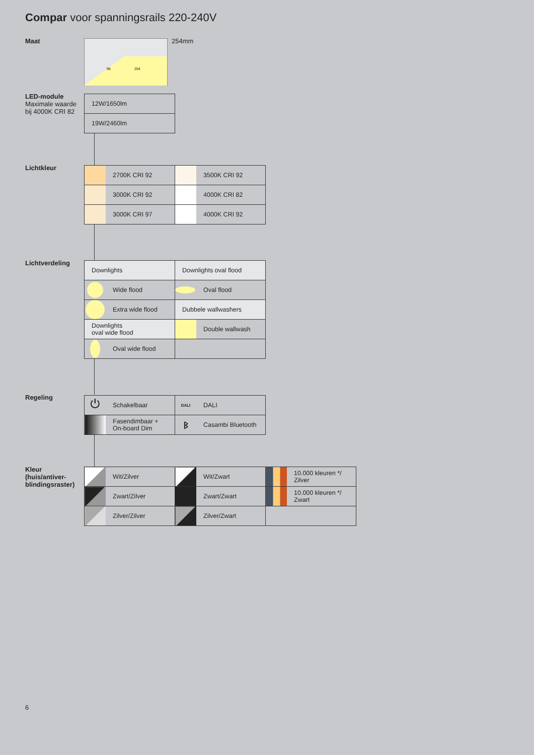Compar voor spanningsrails 220-240V
Maat
96
254
254mm
LED-module
Maximale waarde
bij 4000K CRI 82
| 12W/1650lm |
| 19W/2460lm |
Lichtkleur
| | 2700K CRI 92 | | 3500K CRI 92 |
| | 3000K CRI 92 | | 4000K CRI 82 |
| | 3000K CRI 97 | | 4000K CRI 92 |
Lichtverdeling
| Downlights | | Downlights oval flood | |
| | Wide flood | | Oval flood |
| | Extra wide flood | Dubbele wallwashers | |
| Downlights oval wide flood | | | Double wallwash |
| | Oval wide flood | | |
Regeling
| ⏻ | Schakelbaar | DALI | DALI |
| | Fasendimbaar + On-board Dim | ᛒ | Casambi Bluetooth |
Kleur
(huis/antiver-
blindingsraster)
| | Wit/Zilver | | Wit/Zwart | | 10.000 kleuren */ Zilver |
| | Zwart/Zilver | | Zwart/Zwart | | 10.000 kleuren */ Zwart |
| | Zilver/Zilver | | Zilver/Zwart | | |
6